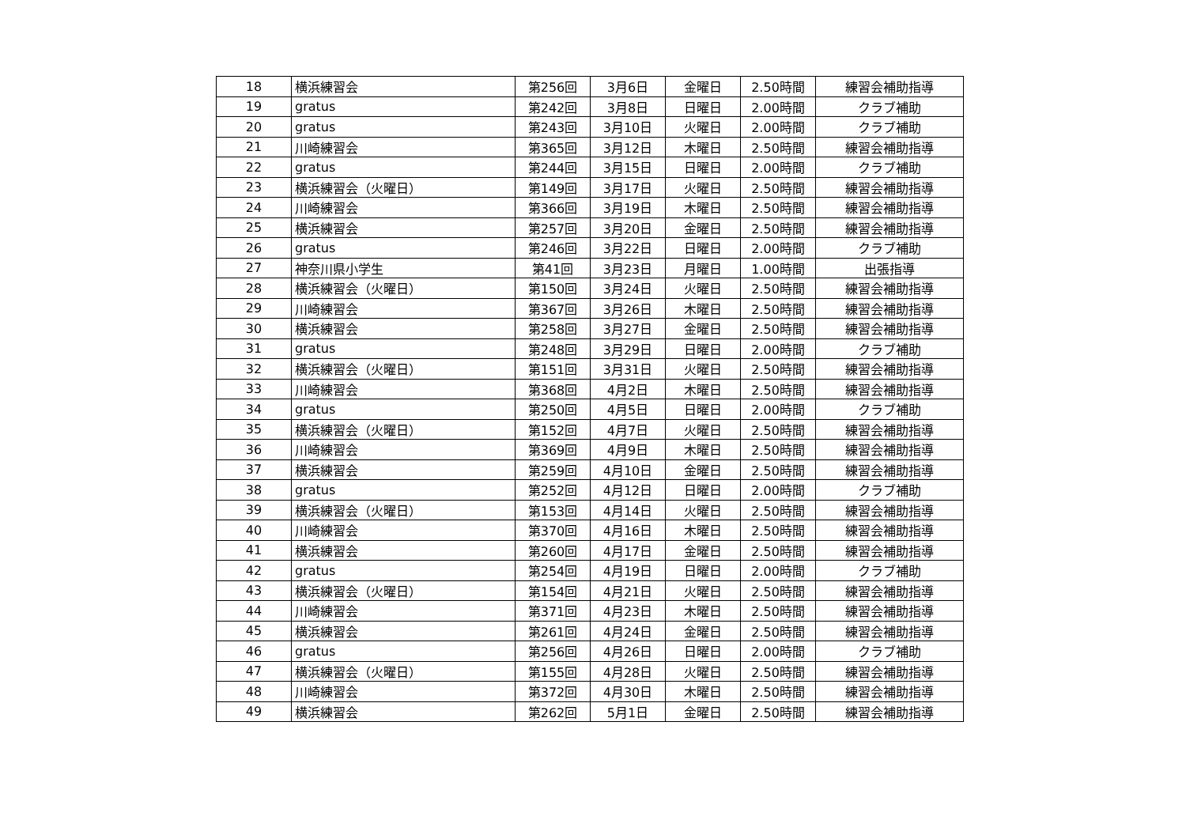| 18 | 横浜練習会 | 第256回 | 3月6日 | 金曜日 | 2.50時間 | 練習会補助指導 |
| 19 | gratus | 第242回 | 3月8日 | 日曜日 | 2.00時間 | クラブ補助 |
| 20 | gratus | 第243回 | 3月10日 | 火曜日 | 2.00時間 | クラブ補助 |
| 21 | 川崎練習会 | 第365回 | 3月12日 | 木曜日 | 2.50時間 | 練習会補助指導 |
| 22 | gratus | 第244回 | 3月15日 | 日曜日 | 2.00時間 | クラブ補助 |
| 23 | 横浜練習会（火曜日） | 第149回 | 3月17日 | 火曜日 | 2.50時間 | 練習会補助指導 |
| 24 | 川崎練習会 | 第366回 | 3月19日 | 木曜日 | 2.50時間 | 練習会補助指導 |
| 25 | 横浜練習会 | 第257回 | 3月20日 | 金曜日 | 2.50時間 | 練習会補助指導 |
| 26 | gratus | 第246回 | 3月22日 | 日曜日 | 2.00時間 | クラブ補助 |
| 27 | 神奈川県小学生 | 第41回 | 3月23日 | 月曜日 | 1.00時間 | 出張指導 |
| 28 | 横浜練習会（火曜日） | 第150回 | 3月24日 | 火曜日 | 2.50時間 | 練習会補助指導 |
| 29 | 川崎練習会 | 第367回 | 3月26日 | 木曜日 | 2.50時間 | 練習会補助指導 |
| 30 | 横浜練習会 | 第258回 | 3月27日 | 金曜日 | 2.50時間 | 練習会補助指導 |
| 31 | gratus | 第248回 | 3月29日 | 日曜日 | 2.00時間 | クラブ補助 |
| 32 | 横浜練習会（火曜日） | 第151回 | 3月31日 | 火曜日 | 2.50時間 | 練習会補助指導 |
| 33 | 川崎練習会 | 第368回 | 4月2日 | 木曜日 | 2.50時間 | 練習会補助指導 |
| 34 | gratus | 第250回 | 4月5日 | 日曜日 | 2.00時間 | クラブ補助 |
| 35 | 横浜練習会（火曜日） | 第152回 | 4月7日 | 火曜日 | 2.50時間 | 練習会補助指導 |
| 36 | 川崎練習会 | 第369回 | 4月9日 | 木曜日 | 2.50時間 | 練習会補助指導 |
| 37 | 横浜練習会 | 第259回 | 4月10日 | 金曜日 | 2.50時間 | 練習会補助指導 |
| 38 | gratus | 第252回 | 4月12日 | 日曜日 | 2.00時間 | クラブ補助 |
| 39 | 横浜練習会（火曜日） | 第153回 | 4月14日 | 火曜日 | 2.50時間 | 練習会補助指導 |
| 40 | 川崎練習会 | 第370回 | 4月16日 | 木曜日 | 2.50時間 | 練習会補助指導 |
| 41 | 横浜練習会 | 第260回 | 4月17日 | 金曜日 | 2.50時間 | 練習会補助指導 |
| 42 | gratus | 第254回 | 4月19日 | 日曜日 | 2.00時間 | クラブ補助 |
| 43 | 横浜練習会（火曜日） | 第154回 | 4月21日 | 火曜日 | 2.50時間 | 練習会補助指導 |
| 44 | 川崎練習会 | 第371回 | 4月23日 | 木曜日 | 2.50時間 | 練習会補助指導 |
| 45 | 横浜練習会 | 第261回 | 4月24日 | 金曜日 | 2.50時間 | 練習会補助指導 |
| 46 | gratus | 第256回 | 4月26日 | 日曜日 | 2.00時間 | クラブ補助 |
| 47 | 横浜練習会（火曜日） | 第155回 | 4月28日 | 火曜日 | 2.50時間 | 練習会補助指導 |
| 48 | 川崎練習会 | 第372回 | 4月30日 | 木曜日 | 2.50時間 | 練習会補助指導 |
| 49 | 横浜練習会 | 第262回 | 5月1日 | 金曜日 | 2.50時間 | 練習会補助指導 |